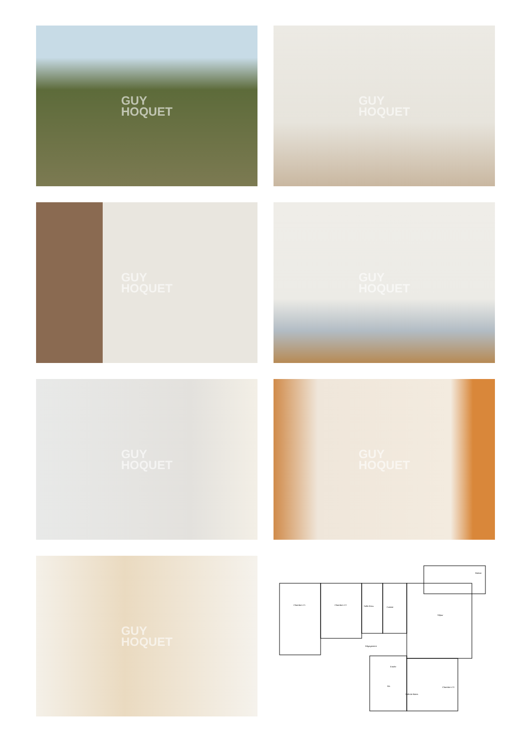GUY
HOQUET
GUY
HOQUET
GUY
HOQUET
GUY
HOQUET
GUY
HOQUET
GUY
HOQUET
GUY
HOQUET
Chambre n°1
Chambre n°2
Salle d'eau
Cuisine
Séjour
Balcon
Dégagement
Entrée
Wc
Salle de Bains
Chambre n°3